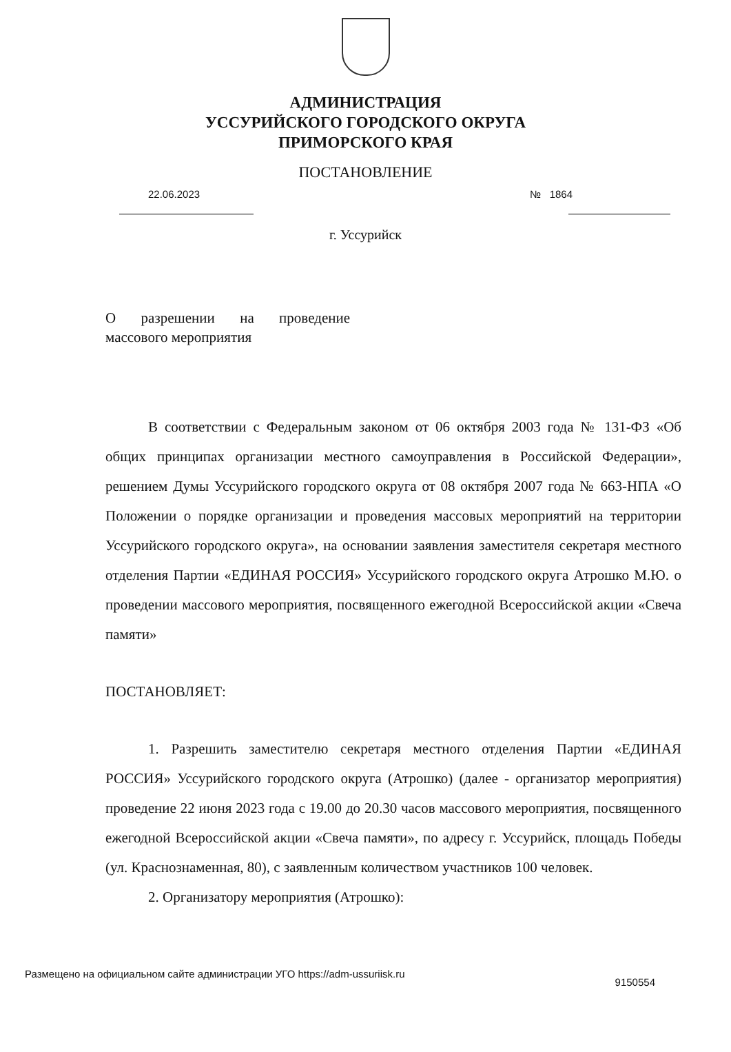АДМИНИСТРАЦИЯ
УССУРИЙСКОГО ГОРОДСКОГО ОКРУГА
ПРИМОРСКОГО КРАЯ
ПОСТАНОВЛЕНИЕ
22.06.2023 № 1864
г. Уссурийск
О разрешении на проведение массового мероприятия
В соответствии с Федеральным законом от 06 октября 2003 года № 131-ФЗ «Об общих принципах организации местного самоуправления в Российской Федерации», решением Думы Уссурийского городского округа от 08 октября 2007 года № 663-НПА «О Положении о порядке организации и проведения массовых мероприятий на территории Уссурийского городского округа», на основании заявления заместителя секретаря местного отделения Партии «ЕДИНАЯ РОССИЯ» Уссурийского городского округа Атрошко М.Ю. о проведении массового мероприятия, посвященного ежегодной Всероссийской акции «Свеча памяти»
ПОСТАНОВЛЯЕТ:
1. Разрешить заместителю секретаря местного отделения Партии «ЕДИНАЯ РОССИЯ» Уссурийского городского округа (Атрошко) (далее - организатор мероприятия) проведение 22 июня 2023 года с 19.00 до 20.30 часов массового мероприятия, посвященного ежегодной Всероссийской акции «Свеча памяти», по адресу г. Уссурийск, площадь Победы (ул. Краснознаменная, 80), с заявленным количеством участников 100 человек.
2. Организатору мероприятия (Атрошко):
Размещено на официальном сайте администрации УГО https://adm-ussuriisk.ru 9150554